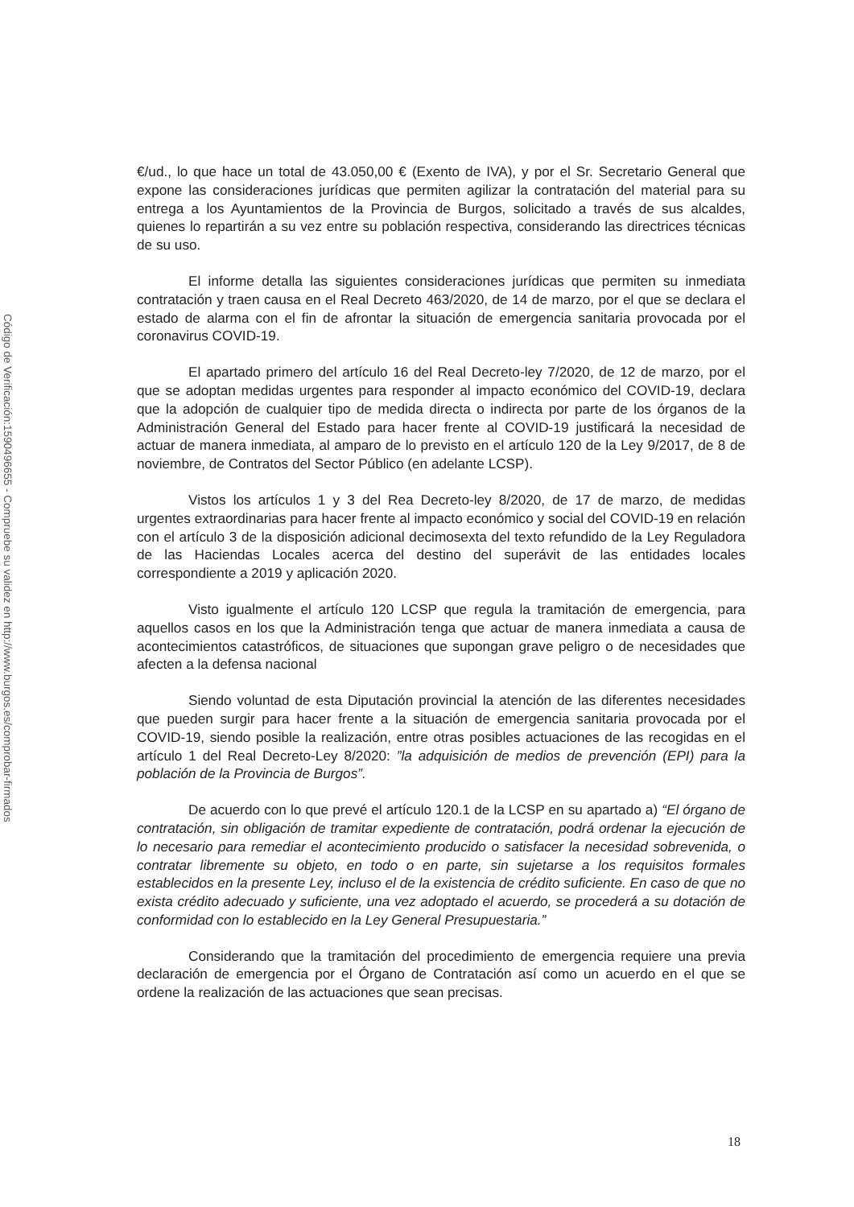Código de Verificación:1590496655 - Compruebe su validez en http://www.burgos.es/comprobar-firmados
€/ud., lo que hace un total de 43.050,00 € (Exento de IVA), y por el Sr. Secretario General que expone las consideraciones jurídicas que permiten agilizar la contratación del material para su entrega a los Ayuntamientos de la Provincia de Burgos, solicitado a través de sus alcaldes, quienes lo repartirán a su vez entre su población respectiva, considerando las directrices técnicas de su uso.
El informe detalla las siguientes consideraciones jurídicas que permiten su inmediata contratación y traen causa en el Real Decreto 463/2020, de 14 de marzo, por el que se declara el estado de alarma con el fin de afrontar la situación de emergencia sanitaria provocada por el coronavirus COVID-19.
El apartado primero del artículo 16 del Real Decreto-ley 7/2020, de 12 de marzo, por el que se adoptan medidas urgentes para responder al impacto económico del COVID-19, declara que la adopción de cualquier tipo de medida directa o indirecta por parte de los órganos de la Administración General del Estado para hacer frente al COVID-19 justificará la necesidad de actuar de manera inmediata, al amparo de lo previsto en el artículo 120 de la Ley 9/2017, de 8 de noviembre, de Contratos del Sector Público (en adelante LCSP).
Vistos los artículos 1 y 3 del Rea Decreto-ley 8/2020, de 17 de marzo, de medidas urgentes extraordinarias para hacer frente al impacto económico y social del COVID-19 en relación con el artículo 3 de la disposición adicional decimosexta del texto refundido de la Ley Reguladora de las Haciendas Locales acerca del destino del superávit de las entidades locales correspondiente a 2019 y aplicación 2020.
Visto igualmente el artículo 120 LCSP que regula la tramitación de emergencia, para aquellos casos en los que la Administración tenga que actuar de manera inmediata a causa de acontecimientos catastróficos, de situaciones que supongan grave peligro o de necesidades que afecten a la defensa nacional
Siendo voluntad de esta Diputación provincial la atención de las diferentes necesidades que pueden surgir para hacer frente a la situación de emergencia sanitaria provocada por el COVID-19, siendo posible la realización, entre otras posibles actuaciones de las recogidas en el artículo 1 del Real Decreto-Ley 8/2020: ”la adquisición de medios de prevención (EPI) para la población de la Provincia de Burgos”.
De acuerdo con lo que prevé el artículo 120.1 de la LCSP en su apartado a) “El órgano de contratación, sin obligación de tramitar expediente de contratación, podrá ordenar la ejecución de lo necesario para remediar el acontecimiento producido o satisfacer la necesidad sobrevenida, o contratar libremente su objeto, en todo o en parte, sin sujetarse a los requisitos formales establecidos en la presente Ley, incluso el de la existencia de crédito suficiente. En caso de que no exista crédito adecuado y suficiente, una vez adoptado el acuerdo, se procederá a su dotación de conformidad con lo establecido en la Ley General Presupuestaria.”
Considerando que la tramitación del procedimiento de emergencia requiere una previa declaración de emergencia por el Órgano de Contratación así como un acuerdo en el que se ordene la realización de las actuaciones que sean precisas.
18